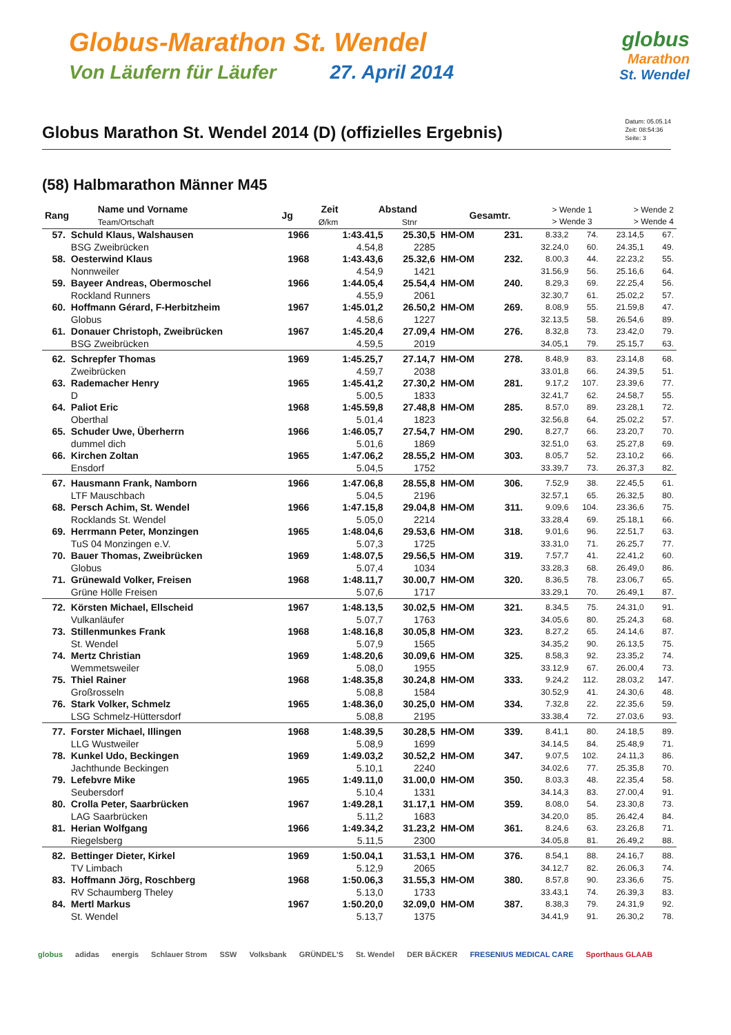Globus-Marathon St. Wendel
Von Läufern für Läufer 27. April 2014
globus
Marathon
St. Wendel
Globus Marathon St. Wendel 2014 (D) (offizielles Ergebnis)
Datum: 05.05.14
Zeit: 08:54:36
Seite: 3
(58) Halbmarathon Männer M45
| Rang | Name und Vorname Team/Ortschaft | Jg | Zeit Ø/km | Abstand Stnr | | Gesamtr. | > Wende 1 > Wende 3 | > Wende 2 > Wende 4 |
| --- | --- | --- | --- | --- | --- | --- | --- | --- |
| 57. | Schuld Klaus, Walshausen | 1966 | 1:43.41,5 | 25.30,5 | HM-OM | 231. | 8.33,2 | 74. | 23.14,5 | 67. |
| | BSG Zweibrücken | | 4.54,8 | 2285 | | | 32.24,0 | 60. | 24.35,1 | 49. |
| 58. | Oesterwind Klaus | 1968 | 1:43.43,6 | 25.32,6 | HM-OM | 232. | 8.00,3 | 44. | 22.23,2 | 55. |
| | Nonnweiler | | 4.54,9 | 1421 | | | 31.56,9 | 56. | 25.16,6 | 64. |
| 59. | Bayeer Andreas, Obermoschel | 1966 | 1:44.05,4 | 25.54,4 | HM-OM | 240. | 8.29,3 | 69. | 22.25,4 | 56. |
| | Rockland Runners | | 4.55,9 | 2061 | | | 32.30,7 | 61. | 25.02,2 | 57. |
| 60. | Hoffmann Gérard, F-Herbitzheim | 1967 | 1:45.01,2 | 26.50,2 | HM-OM | 269. | 8.08,9 | 55. | 21.59,8 | 47. |
| | Globus | | 4.58,6 | 1227 | | | 32.13,5 | 58. | 26.54,6 | 89. |
| 61. | Donauer Christoph, Zweibrücken | 1967 | 1:45.20,4 | 27.09,4 | HM-OM | 276. | 8.32,8 | 73. | 23.42,0 | 79. |
| | BSG Zweibrücken | | 4.59,5 | 2019 | | | 34.05,1 | 79. | 25.15,7 | 63. |
| 62. | Schrepfer Thomas | 1969 | 1:45.25,7 | 27.14,7 | HM-OM | 278. | 8.48,9 | 83. | 23.14,8 | 68. |
| | Zweibrücken | | 4.59,7 | 2038 | | | 33.01,8 | 66. | 24.39,5 | 51. |
| 63. | Rademacher Henry | 1965 | 1:45.41,2 | 27.30,2 | HM-OM | 281. | 9.17,2 | 107. | 23.39,6 | 77. |
| | D | | 5.00,5 | 1833 | | | 32.41,7 | 62. | 24.58,7 | 55. |
| 64. | Paliot Eric | 1968 | 1:45.59,8 | 27.48,8 | HM-OM | 285. | 8.57,0 | 89. | 23.28,1 | 72. |
| | Oberthal | | 5.01,4 | 1823 | | | 32.56,8 | 64. | 25.02,2 | 57. |
| 65. | Schuder Uwe, Überherrn | 1966 | 1:46.05,7 | 27.54,7 | HM-OM | 290. | 8.27,7 | 66. | 23.20,7 | 70. |
| | dummel dich | | 5.01,6 | 1869 | | | 32.51,0 | 63. | 25.27,8 | 69. |
| 66. | Kirchen Zoltan | 1965 | 1:47.06,2 | 28.55,2 | HM-OM | 303. | 8.05,7 | 52. | 23.10,2 | 66. |
| | Ensdorf | | 5.04,5 | 1752 | | | 33.39,7 | 73. | 26.37,3 | 82. |
| 67. | Hausmann Frank, Namborn | 1966 | 1:47.06,8 | 28.55,8 | HM-OM | 306. | 7.52,9 | 38. | 22.45,5 | 61. |
| | LTF Mauschbach | | 5.04,5 | 2196 | | | 32.57,1 | 65. | 26.32,5 | 80. |
| 68. | Persch Achim, St. Wendel | 1966 | 1:47.15,8 | 29.04,8 | HM-OM | 311. | 9.09,6 | 104. | 23.36,6 | 75. |
| | Rocklands St. Wendel | | 5.05,0 | 2214 | | | 33.28,4 | 69. | 25.18,1 | 66. |
| 69. | Herrmann Peter, Monzingen | 1965 | 1:48.04,6 | 29.53,6 | HM-OM | 318. | 9.01,6 | 96. | 22.51,7 | 63. |
| | TuS 04 Monzingen e.V. | | 5.07,3 | 1725 | | | 33.31,0 | 71. | 26.25,7 | 77. |
| 70. | Bauer Thomas, Zweibrücken | 1969 | 1:48.07,5 | 29.56,5 | HM-OM | 319. | 7.57,7 | 41. | 22.41,2 | 60. |
| | Globus | | 5.07,4 | 1034 | | | 33.28,3 | 68. | 26.49,0 | 86. |
| 71. | Grünewald Volker, Freisen | 1968 | 1:48.11,7 | 30.00,7 | HM-OM | 320. | 8.36,5 | 78. | 23.06,7 | 65. |
| | Grüne Hölle Freisen | | 5.07,6 | 1717 | | | 33.29,1 | 70. | 26.49,1 | 87. |
| 72. | Körsten Michael, Ellscheid | 1967 | 1:48.13,5 | 30.02,5 | HM-OM | 321. | 8.34,5 | 75. | 24.31,0 | 91. |
| | Vulkanläufer | | 5.07,7 | 1763 | | | 34.05,6 | 80. | 25.24,3 | 68. |
| 73. | Stillenmunkes Frank | 1968 | 1:48.16,8 | 30.05,8 | HM-OM | 323. | 8.27,2 | 65. | 24.14,6 | 87. |
| | St. Wendel | | 5.07,9 | 1565 | | | 34.35,2 | 90. | 26.13,5 | 75. |
| 74. | Mertz Christian | 1969 | 1:48.20,6 | 30.09,6 | HM-OM | 325. | 8.58,3 | 92. | 23.35,2 | 74. |
| | Wemmetsweiler | | 5.08,0 | 1955 | | | 33.12,9 | 67. | 26.00,4 | 73. |
| 75. | Thiel Rainer | 1968 | 1:48.35,8 | 30.24,8 | HM-OM | 333. | 9.24,2 | 112. | 28.03,2 | 147. |
| | Großrosseln | | 5.08,8 | 1584 | | | 30.52,9 | 41. | 24.30,6 | 48. |
| 76. | Stark Volker, Schmelz | 1965 | 1:48.36,0 | 30.25,0 | HM-OM | 334. | 7.32,8 | 22. | 22.35,6 | 59. |
| | LSG Schmelz-Hüttersdorf | | 5.08,8 | 2195 | | | 33.38,4 | 72. | 27.03,6 | 93. |
| 77. | Forster Michael, Illingen | 1968 | 1:48.39,5 | 30.28,5 | HM-OM | 339. | 8.41,1 | 80. | 24.18,5 | 89. |
| | LLG Wustweiler | | 5.08,9 | 1699 | | | 34.14,5 | 84. | 25.48,9 | 71. |
| 78. | Kunkel Udo, Beckingen | 1969 | 1:49.03,2 | 30.52,2 | HM-OM | 347. | 9.07,5 | 102. | 24.11,3 | 86. |
| | Jachthunde Beckingen | | 5.10,1 | 2240 | | | 34.02,6 | 77. | 25.35,8 | 70. |
| 79. | Lefebvre Mike | 1965 | 1:49.11,0 | 31.00,0 | HM-OM | 350. | 8.03,3 | 48. | 22.35,4 | 58. |
| | Seubersdorf | | 5.10,4 | 1331 | | | 34.14,3 | 83. | 27.00,4 | 91. |
| 80. | Crolla Peter, Saarbrücken | 1967 | 1:49.28,1 | 31.17,1 | HM-OM | 359. | 8.08,0 | 54. | 23.30,8 | 73. |
| | LAG Saarbrücken | | 5.11,2 | 1683 | | | 34.20,0 | 85. | 26.42,4 | 84. |
| 81. | Herian Wolfgang | 1966 | 1:49.34,2 | 31.23,2 | HM-OM | 361. | 8.24,6 | 63. | 23.26,8 | 71. |
| | Riegelsberg | | 5.11,5 | 2300 | | | 34.05,8 | 81. | 26.49,2 | 88. |
| 82. | Bettinger Dieter, Kirkel | 1969 | 1:50.04,1 | 31.53,1 | HM-OM | 376. | 8.54,1 | 88. | 24.16,7 | 88. |
| | TV Limbach | | 5.12,9 | 2065 | | | 34.12,7 | 82. | 26.06,3 | 74. |
| 83. | Hoffmann Jörg, Roschberg | 1968 | 1:50.06,3 | 31.55,3 | HM-OM | 380. | 8.57,8 | 90. | 23.36,6 | 75. |
| | RV Schaumberg Theley | | 5.13,0 | 1733 | | | 33.43,1 | 74. | 26.39,3 | 83. |
| 84. | Mertl Markus | 1967 | 1:50.20,0 | 32.09,0 | HM-OM | 387. | 8.38,3 | 79. | 24.31,9 | 92. |
| | St. Wendel | | 5.13,7 | 1375 | | | 34.41,9 | 91. | 26.30,2 | 78. |
globus adidas energis Schlauer Strom SSW Volksbank GRÜNDEL'S St. Wendel DER BÄCKER FRESENIUS MEDICAL CARE Sporthaus GLAAB